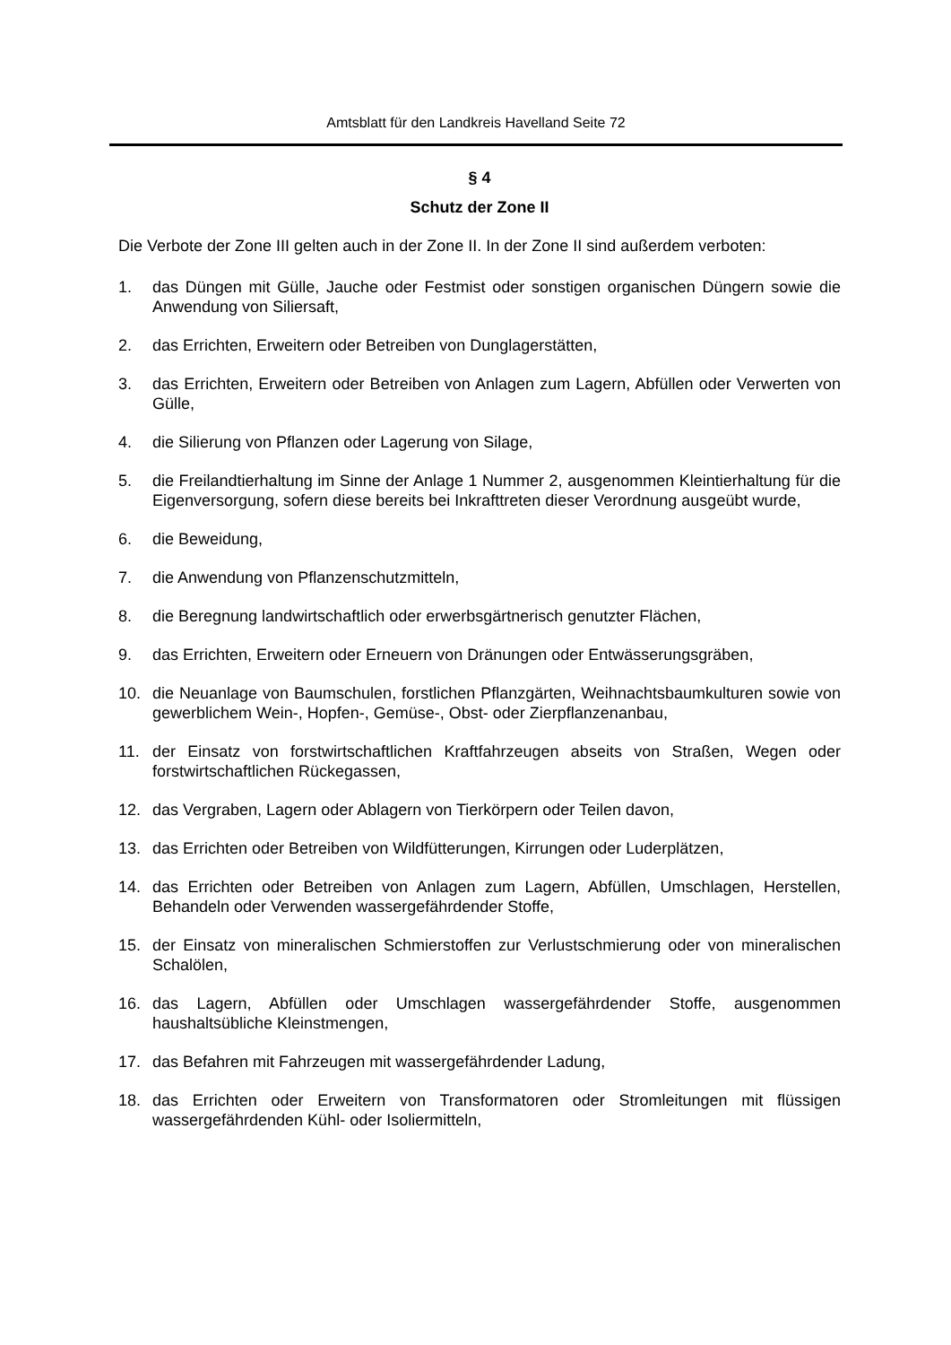Amtsblatt für den Landkreis Havelland Seite 72
§ 4
Schutz der Zone II
Die Verbote der Zone III gelten auch in der Zone II. In der Zone II sind außerdem verboten:
1. das Düngen mit Gülle, Jauche oder Festmist oder sonstigen organischen Düngern sowie die Anwendung von Siliersaft,
2. das Errichten, Erweitern oder Betreiben von Dunglagerstätten,
3. das Errichten, Erweitern oder Betreiben von Anlagen zum Lagern, Abfüllen oder Verwerten von Gülle,
4. die Silierung von Pflanzen oder Lagerung von Silage,
5. die Freilandtierhaltung im Sinne der Anlage 1 Nummer 2, ausgenommen Kleintierhaltung für die Eigenversorgung, sofern diese bereits bei Inkrafttreten dieser Verordnung ausgeübt wurde,
6. die Beweidung,
7. die Anwendung von Pflanzenschutzmitteln,
8. die Beregnung landwirtschaftlich oder erwerbsgärtnerisch genutzter Flächen,
9. das Errichten, Erweitern oder Erneuern von Dränungen oder Entwässerungsgräben,
10. die Neuanlage von Baumschulen, forstlichen Pflanzgärten, Weihnachtsbaumkulturen sowie von gewerblichem Wein-, Hopfen-, Gemüse-, Obst- oder Zierpflanzenanbau,
11. der Einsatz von forstwirtschaftlichen Kraftfahrzeugen abseits von Straßen, Wegen oder forstwirtschaftlichen Rückegassen,
12. das Vergraben, Lagern oder Ablagern von Tierkörpern oder Teilen davon,
13. das Errichten oder Betreiben von Wildfütterungen, Kirrungen oder Luderplätzen,
14. das Errichten oder Betreiben von Anlagen zum Lagern, Abfüllen, Umschlagen, Herstellen, Behandeln oder Verwenden wassergefährdender Stoffe,
15. der Einsatz von mineralischen Schmierstoffen zur Verlustschmierung oder von mineralischen Schalölen,
16. das Lagern, Abfüllen oder Umschlagen wassergefährdender Stoffe, ausgenommen haushaltsübliche Kleinstmengen,
17. das Befahren mit Fahrzeugen mit wassergefährdender Ladung,
18. das Errichten oder Erweitern von Transformatoren oder Stromleitungen mit flüssigen wassergefährdenden Kühl- oder Isoliermitteln,